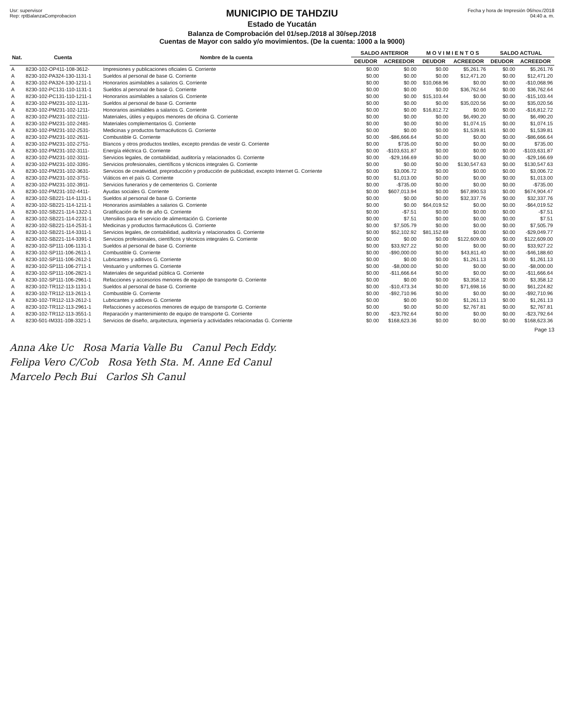Usr: supervisor
Rep: rptBalanzaComprobacion
MUNICIPIO DE TAHDZIU
Estado de Yucatán
Balanza de Comprobación del 01/sep./2018 al 30/sep./2018
Cuentas de Mayor con saldo y/o movimientos. (De la cuenta: 1000 a la 9000)
Fecha y hora de Impresión 06/nov./2018 04:40 a. m.
| Nat. | Cuenta | Nombre de la cuenta | SALDO ANTERIOR | | M O V I M I E N T O S | | SALDO ACTUAL | |
| --- | --- | --- | --- | --- | --- | --- | --- | --- |
| | | | DEUDOR | ACREEDOR | DEUDOR | ACREEDOR | DEUDOR | ACREEDOR |
| A | 8230-102-OP411-108-3612- | Impresiones y publicaciones oficiales G. Corriente | $0.00 | $0.00 | $0.00 | $5,261.76 | $0.00 | $5,261.76 |
| A | 8230-102-PA324-130-1131-1 | Sueldos al personal de base G. Corriente | $0.00 | $0.00 | $0.00 | $12,471.20 | $0.00 | $12,471.20 |
| A | 8230-102-PA324-130-1211-1 | Honorarios asimilables a salarios G. Corriente | $0.00 | $0.00 | $10,068.96 | $0.00 | $0.00 | -$10,068.96 |
| A | 8230-102-PC131-110-1131-1 | Sueldos al personal de base G. Corriente | $0.00 | $0.00 | $0.00 | $36,762.64 | $0.00 | $36,762.64 |
| A | 8230-102-PC131-110-1211-1 | Honorarios asimilables a salarios G. Corriente | $0.00 | $0.00 | $15,103.44 | $0.00 | $0.00 | -$15,103.44 |
| A | 8230-102-PM231-102-1131- | Sueldos al personal de base G. Corriente | $0.00 | $0.00 | $0.00 | $35,020.56 | $0.00 | $35,020.56 |
| A | 8230-102-PM231-102-1211- | Honorarios asimilables a salarios G. Corriente | $0.00 | $0.00 | $16,812.72 | $0.00 | $0.00 | -$16,812.72 |
| A | 8230-102-PM231-102-2111- | Materiales, útiles y equipos menores de oficina G. Corriente | $0.00 | $0.00 | $0.00 | $6,490.20 | $0.00 | $6,490.20 |
| A | 8230-102-PM231-102-2481- | Materiales complementarios G. Corriente | $0.00 | $0.00 | $0.00 | $1,074.15 | $0.00 | $1,074.15 |
| A | 8230-102-PM231-102-2531- | Medicinas y productos farmacéuticos G. Corriente | $0.00 | $0.00 | $0.00 | $1,539.81 | $0.00 | $1,539.81 |
| A | 8230-102-PM231-102-2611- | Combustible G. Corriente | $0.00 | -$86,666.64 | $0.00 | $0.00 | $0.00 | -$86,666.64 |
| A | 8230-102-PM231-102-2751- | Blancos y otros productos textiles, excepto prendas de vestir G. Corriente | $0.00 | $735.00 | $0.00 | $0.00 | $0.00 | $735.00 |
| A | 8230-102-PM231-102-3111- | Energía eléctrica G. Corriente | $0.00 | -$103,631.87 | $0.00 | $0.00 | $0.00 | -$103,631.87 |
| A | 8230-102-PM231-102-3311- | Servicios legales, de contabilidad, auditoría y relacionados G. Corriente | $0.00 | -$29,166.69 | $0.00 | $0.00 | $0.00 | -$29,166.69 |
| A | 8230-102-PM231-102-3391- | Servicios profesionales, científicos y técnicos integrales G. Corriente | $0.00 | $0.00 | $0.00 | $130,547.63 | $0.00 | $130,547.63 |
| A | 8230-102-PM231-102-3631- | Servicios de creatividad, preproducción y producción de publicidad, excepto Internet G. Corriente | $0.00 | $3,006.72 | $0.00 | $0.00 | $0.00 | $3,006.72 |
| A | 8230-102-PM231-102-3751- | Viáticos en el país G. Corriente | $0.00 | $1,013.00 | $0.00 | $0.00 | $0.00 | $1,013.00 |
| A | 8230-102-PM231-102-3911- | Servicios funerarios y de cementerios G. Corriente | $0.00 | -$735.00 | $0.00 | $0.00 | $0.00 | -$735.00 |
| A | 8230-102-PM231-102-4411- | Ayudas sociales G. Corriente | $0.00 | $607,013.94 | $0.00 | $67,890.53 | $0.00 | $674,904.47 |
| A | 8230-102-SB221-114-1131-1 | Sueldos al personal de base G. Corriente | $0.00 | $0.00 | $0.00 | $32,337.76 | $0.00 | $32,337.76 |
| A | 8230-102-SB221-114-1211-1 | Honorarios asimilables a salarios G. Corriente | $0.00 | $0.00 | $64,019.52 | $0.00 | $0.00 | -$64,019.52 |
| A | 8230-102-SB221-114-1322-1 | Gratificación de fin de año G. Corriente | $0.00 | -$7.51 | $0.00 | $0.00 | $0.00 | -$7.51 |
| A | 8230-102-SB221-114-2231-1 | Utensilios para el servicio de alimentación G. Corriente | $0.00 | $7.51 | $0.00 | $0.00 | $0.00 | $7.51 |
| A | 8230-102-SB221-114-2531-1 | Medicinas y productos farmacéuticos G. Corriente | $0.00 | $7,505.79 | $0.00 | $0.00 | $0.00 | $7,505.79 |
| A | 8230-102-SB221-114-3311-1 | Servicios legales, de contabilidad, auditoría y relacionados G. Corriente | $0.00 | $52,102.92 | $81,152.69 | $0.00 | $0.00 | -$29,049.77 |
| A | 8230-102-SB221-114-3391-1 | Servicios profesionales, científicos y técnicos integrales G. Corriente | $0.00 | $0.00 | $0.00 | $122,609.00 | $0.00 | $122,609.00 |
| A | 8230-102-SP111-106-1131-1 | Sueldos al personal de base G. Corriente | $0.00 | $33,927.22 | $0.00 | $0.00 | $0.00 | $33,927.22 |
| A | 8230-102-SP111-106-2611-1 | Combustible G. Corriente | $0.00 | -$90,000.00 | $0.00 | $43,811.40 | $0.00 | -$46,188.60 |
| A | 8230-102-SP111-106-2612-1 | Lubricantes y aditivos G. Corriente | $0.00 | $0.00 | $0.00 | $1,261.13 | $0.00 | $1,261.13 |
| A | 8230-102-SP111-106-2711-1 | Vestuario y uniformes G. Corriente | $0.00 | -$8,000.00 | $0.00 | $0.00 | $0.00 | -$8,000.00 |
| A | 8230-102-SP111-106-2821-1 | Materiales de seguridad pública G. Corriente | $0.00 | -$11,666.64 | $0.00 | $0.00 | $0.00 | -$11,666.64 |
| A | 8230-102-SP111-106-2961-1 | Refacciones y accesorios menores de equipo de transporte G. Corriente | $0.00 | $0.00 | $0.00 | $3,358.12 | $0.00 | $3,358.12 |
| A | 8230-102-TR112-113-1131-1 | Sueldos al personal de base G. Corriente | $0.00 | -$10,473.34 | $0.00 | $71,698.16 | $0.00 | $61,224.82 |
| A | 8230-102-TR112-113-2611-1 | Combustible G. Corriente | $0.00 | -$92,710.96 | $0.00 | $0.00 | $0.00 | -$92,710.96 |
| A | 8230-102-TR112-113-2612-1 | Lubricantes y aditivos G. Corriente | $0.00 | $0.00 | $0.00 | $1,261.13 | $0.00 | $1,261.13 |
| A | 8230-102-TR112-113-2961-1 | Refacciones y accesorios menores de equipo de transporte G. Corriente | $0.00 | $0.00 | $0.00 | $2,767.81 | $0.00 | $2,767.81 |
| A | 8230-102-TR112-113-3551-1 | Reparación y mantenimiento de equipo de transporte G. Corriente | $0.00 | -$23,792.64 | $0.00 | $0.00 | $0.00 | -$23,792.64 |
| A | 8230-501-IM331-108-3321-1 | Servicios de diseño, arquitectura, ingeniería y actividades relacionadas G. Corriente | $0.00 | $168,623.36 | $0.00 | $0.00 | $0.00 | $168,623.36 |
Page 13
Anna Ake Uc Rosa Maria Valle Bu Canul Pech Eddy.
Felipa Vero C/Cob Rosa Yeth Sta. M. Anne Ed Canul
Marcelo Pech Bui Carlos Sh Canul